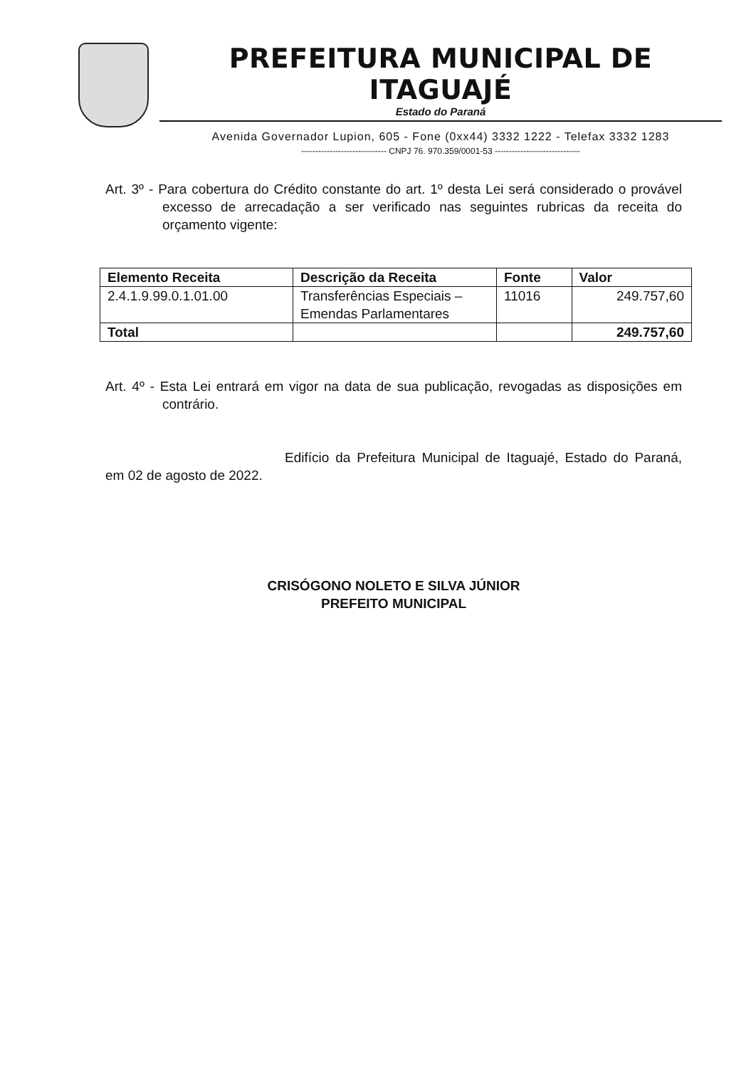PREFEITURA MUNICIPAL DE ITAGUAJÉ
Estado do Paraná
Avenida Governador Lupion, 605 - Fone (0xx44) 3332 1222 - Telefax 3332 1283
------------------------------ CNPJ 76. 970.359/0001-53 ------------------------------
Art. 3º - Para cobertura do Crédito constante do art. 1º desta Lei será considerado o provável excesso de arrecadação a ser verificado nas seguintes rubricas da receita do orçamento vigente:
| Elemento Receita | Descrição da Receita | Fonte | Valor |
| --- | --- | --- | --- |
| 2.4.1.9.99.0.1.01.00 | Transferências Especiais – Emendas Parlamentares | 11016 | 249.757,60 |
| Total | | | 249.757,60 |
Art. 4º - Esta Lei entrará em vigor na data de sua publicação, revogadas as disposições em contrário.
Edifício da Prefeitura Municipal de Itaguajé, Estado do Paraná, em 02 de agosto de 2022.
CRISÓGONO NOLETO E SILVA JÚNIOR
PREFEITO MUNICIPAL